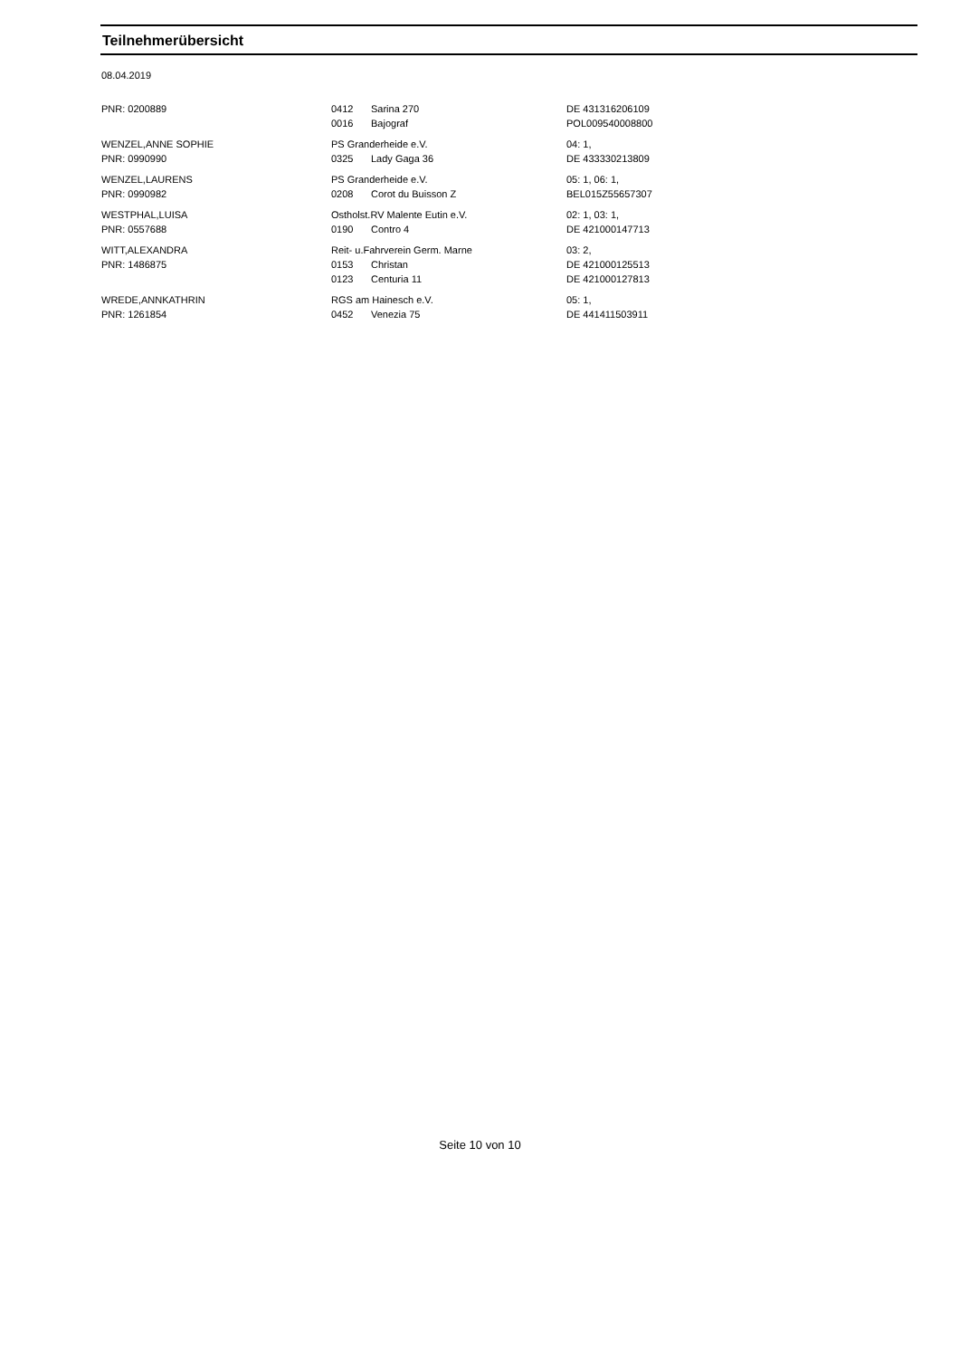Teilnehmerübersicht
08.04.2019
| PNR: 0200889 | 0412 | Sarina 270 | DE 431316206109 |
| | 0016 | Bajograf | POL009540008800 |
| WENZEL,ANNE SOPHIE | PS Granderheide e.V. | | 04: 1, |
| PNR: 0990990 | 0325 | Lady Gaga 36 | DE 433330213809 |
| WENZEL,LAURENS | PS Granderheide e.V. | | 05: 1, 06: 1, |
| PNR: 0990982 | 0208 | Corot du Buisson Z | BEL015Z55657307 |
| WESTPHAL,LUISA | Ostholst.RV Malente Eutin e.V. | | 02: 1, 03: 1, |
| PNR: 0557688 | 0190 | Contro 4 | DE 421000147713 |
| WITT,ALEXANDRA | Reit- u.Fahrverein Germ. Marne | | 03: 2, |
| PNR: 1486875 | 0153 | Christan | DE 421000125513 |
| | 0123 | Centuria 11 | DE 421000127813 |
| WREDE,ANNKATHRIN | RGS am Hainesch e.V. | | 05: 1, |
| PNR: 1261854 | 0452 | Venezia 75 | DE 441411503911 |
Seite 10 von 10